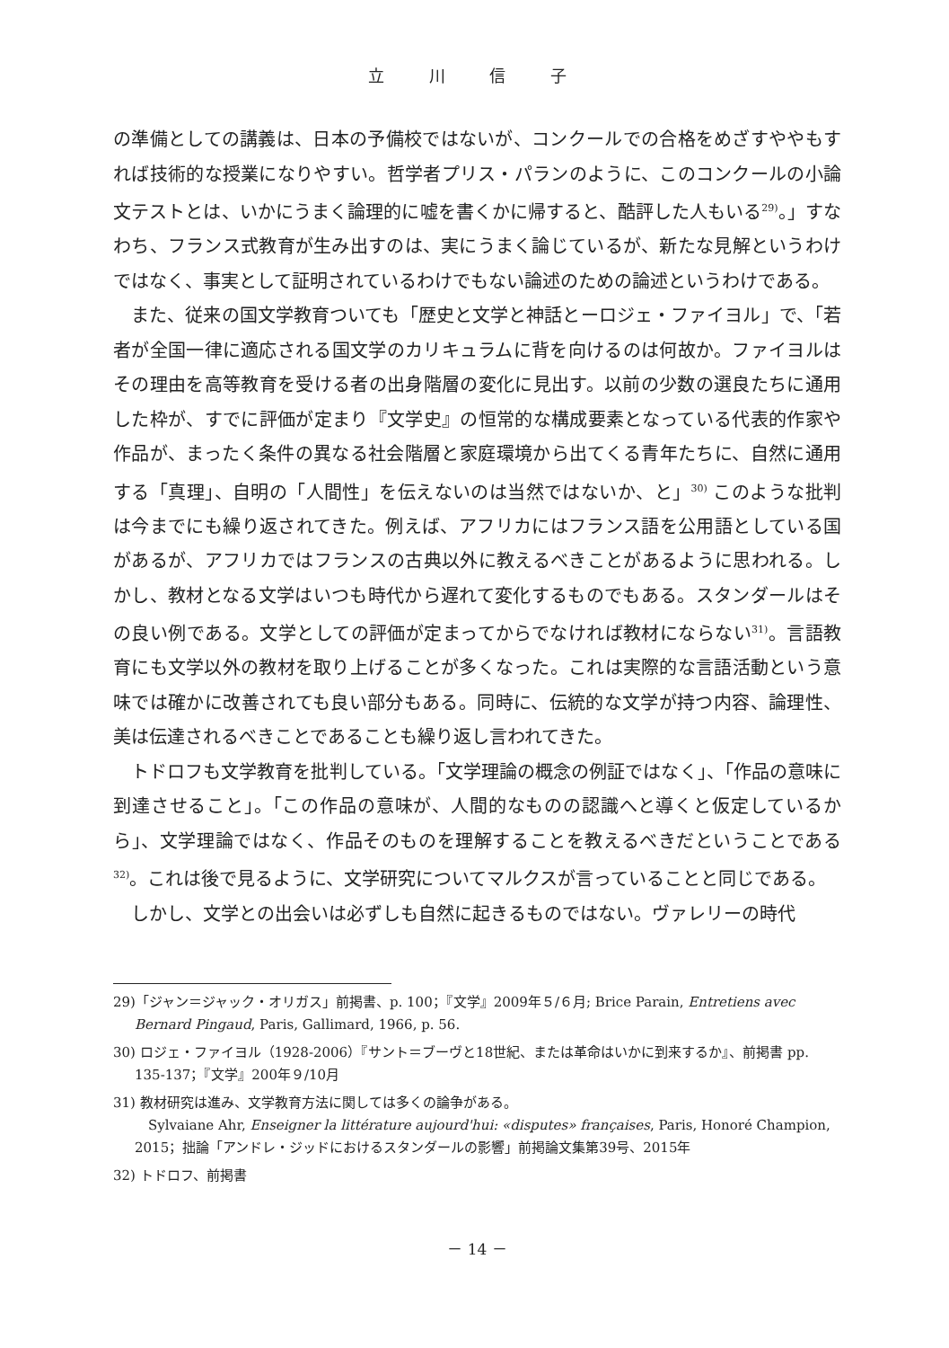立 川 信 子
の準備としての講義は、日本の予備校ではないが、コンクールでの合格をめざすややもすれば技術的な授業になりやすい。哲学者プリス・パランのように、このコンクールの小論文テストとは、いかにうまく論理的に嘘を書くかに帰すると、酷評した人もいる<sup>29)</sup>。」すなわち、フランス式教育が生み出すのは、実にうまく論じているが、新たな見解というわけではなく、事実として証明されているわけでもない論述のための論述というわけである。
また、従来の国文学教育ついても「歴史と文学と神話とーロジェ・ファイヨル」で、「若者が全国一律に適応される国文学のカリキュラムに背を向けるのは何故か。ファイヨルはその理由を高等教育を受ける者の出身階層の変化に見出す。以前の少数の選良たちに通用した枠が、すでに評価が定まり『文学史』の恒常的な構成要素となっている代表的作家や作品が、まったく条件の異なる社会階層と家庭環境から出てくる青年たちに、自然に通用する「真理」、自明の「人間性」を伝えないのは当然ではないか、と」<sup>30)</sup> このような批判は今までにも繰り返されてきた。例えば、アフリカにはフランス語を公用語としている国があるが、アフリカではフランスの古典以外に教えるべきことがあるように思われる。しかし、教材となる文学はいつも時代から遅れて変化するものでもある。スタンダールはその良い例である。文学としての評価が定まってからでなければ教材にならない<sup>31)</sup>。言語教育にも文学以外の教材を取り上げることが多くなった。これは実際的な言語活動という意味では確かに改善されても良い部分もある。同時に、伝統的な文学が持つ内容、論理性、美は伝達されるべきことであることも繰り返し言われてきた。
トドロフも文学教育を批判している。「文学理論の概念の例証ではなく」、「作品の意味に到達させること」。「この作品の意味が、人間的なものの認識へと導くと仮定しているから」、文学理論ではなく、作品そのものを理解することを教えるべきだということである<sup>32)</sup>。これは後で見るように、文学研究についてマルクスが言っていることと同じである。
しかし、文学との出会いは必ずしも自然に起きるものではない。ヴァレリーの時代
29)「ジャン＝ジャック・オリガス」前掲書、p. 100；『文学』2009年５/６月; Brice Parain, Entretiens avec Bernard Pingaud, Paris, Gallimard, 1966, p. 56.
30) ロジェ・ファイヨル（1928-2006）『サント＝ブーヴと18世紀、または革命はいかに到来するか』、前掲書 pp. 135-137；『文学』200年９/10月
31) 教材研究は進み、文学教育方法に関しては多くの論争がある。
　Sylvaiane Ahr, Enseigner la littérature aujourd'hui: «disputes» françaises, Paris, Honoré Champion, 2015；拙論「アンドレ・ジッドにおけるスタンダールの影響」前掲論文集第39号、2015年
32) トドロフ、前掲書
－ 14 －